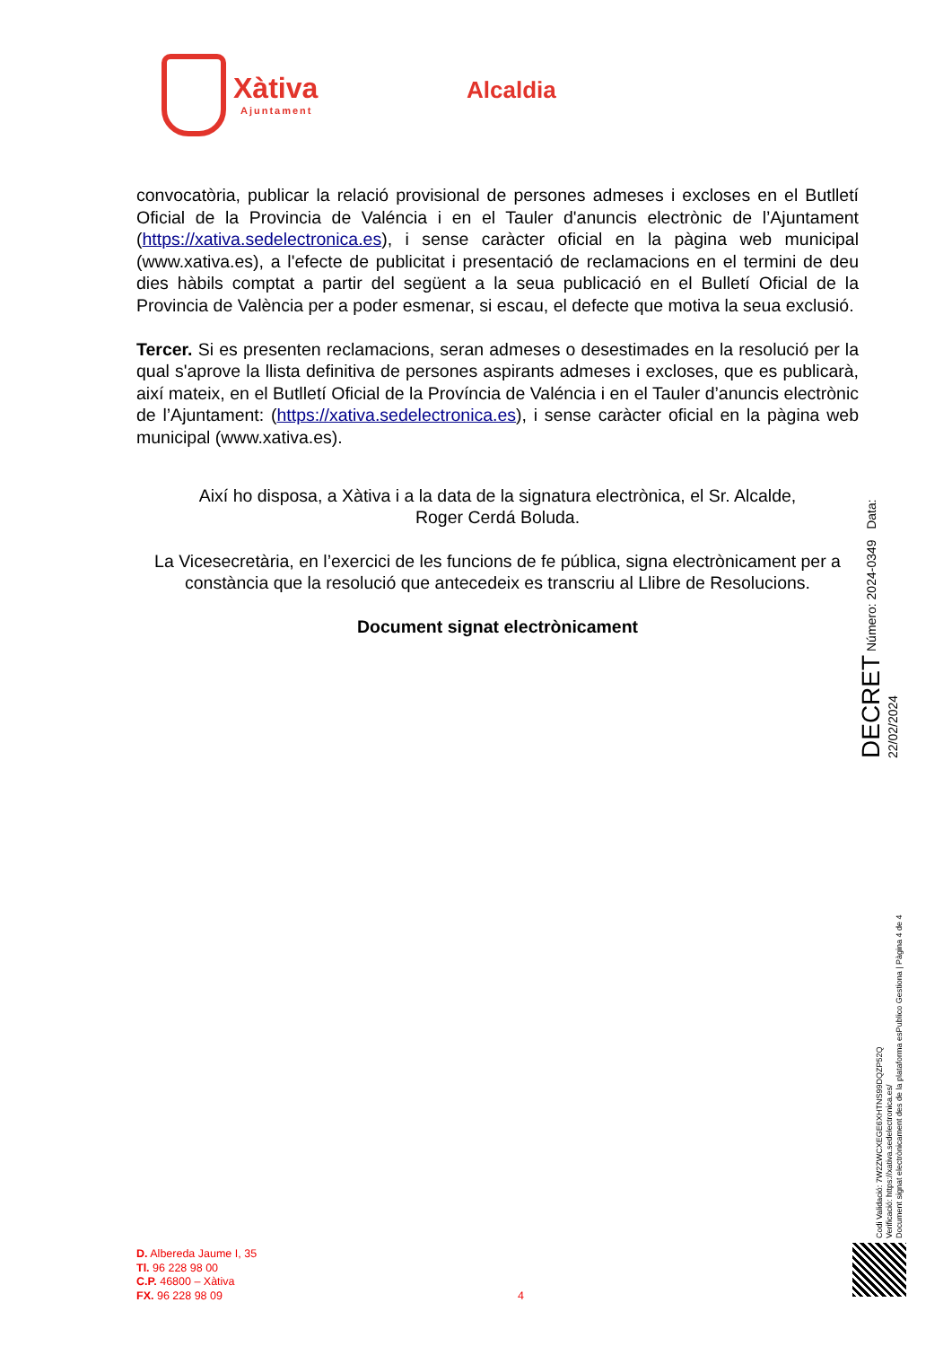Xàtiva
Ajuntament
Alcaldia
convocatòria, publicar la relació provisional de persones admeses i excloses en el Butlletí Oficial de la Provincia de Valéncia i en el Tauler d'anuncis electrònic de l’Ajuntament (https://xativa.sedelectronica.es), i sense caràcter oficial en la pàgina web municipal (www.xativa.es), a l'efecte de publicitat i presentació de reclamacions en el termini de deu dies hàbils comptat a partir del següent a la seua publicació en el Bulletí Oficial de la Provincia de València per a poder esmenar, si escau, el defecte que motiva la seua exclusió.
Tercer. Si es presenten reclamacions, seran admeses o desestimades en la resolució per la qual s'aprove la llista definitiva de persones aspirants admeses i excloses, que es publicarà, així mateix, en el Butlletí Oficial de la Província de Valéncia i en el Tauler d’anuncis electrònic de l’Ajuntament: (https://xativa.sedelectronica.es), i sense caràcter oficial en la pàgina web municipal (www.xativa.es).
Així ho disposa, a Xàtiva i a la data de la signatura electrònica, el Sr. Alcalde,
Roger Cerdá Boluda.
La Vicesecretària, en l’exercici de les funcions de fe pública, signa electrònicament per a constància que la resolució que antecedeix es transcriu al Llibre de Resolucions.
Document signat electrònicament
DECRET Número: 2024-0349 Data: 22/02/2024
Codi Validació: 7W2ZWCXEGE6XHTNS99DQZP52Q
Verificació: https://xativa.sedelectronica.es/
Document signat electrònicament des de la plataforma esPublico Gestiona | Pàgina 4 de 4
D. Albereda Jaume I, 35
Tl. 96 228 98 00
C.P. 46800 – Xàtiva
FX. 96 228 98 09
4